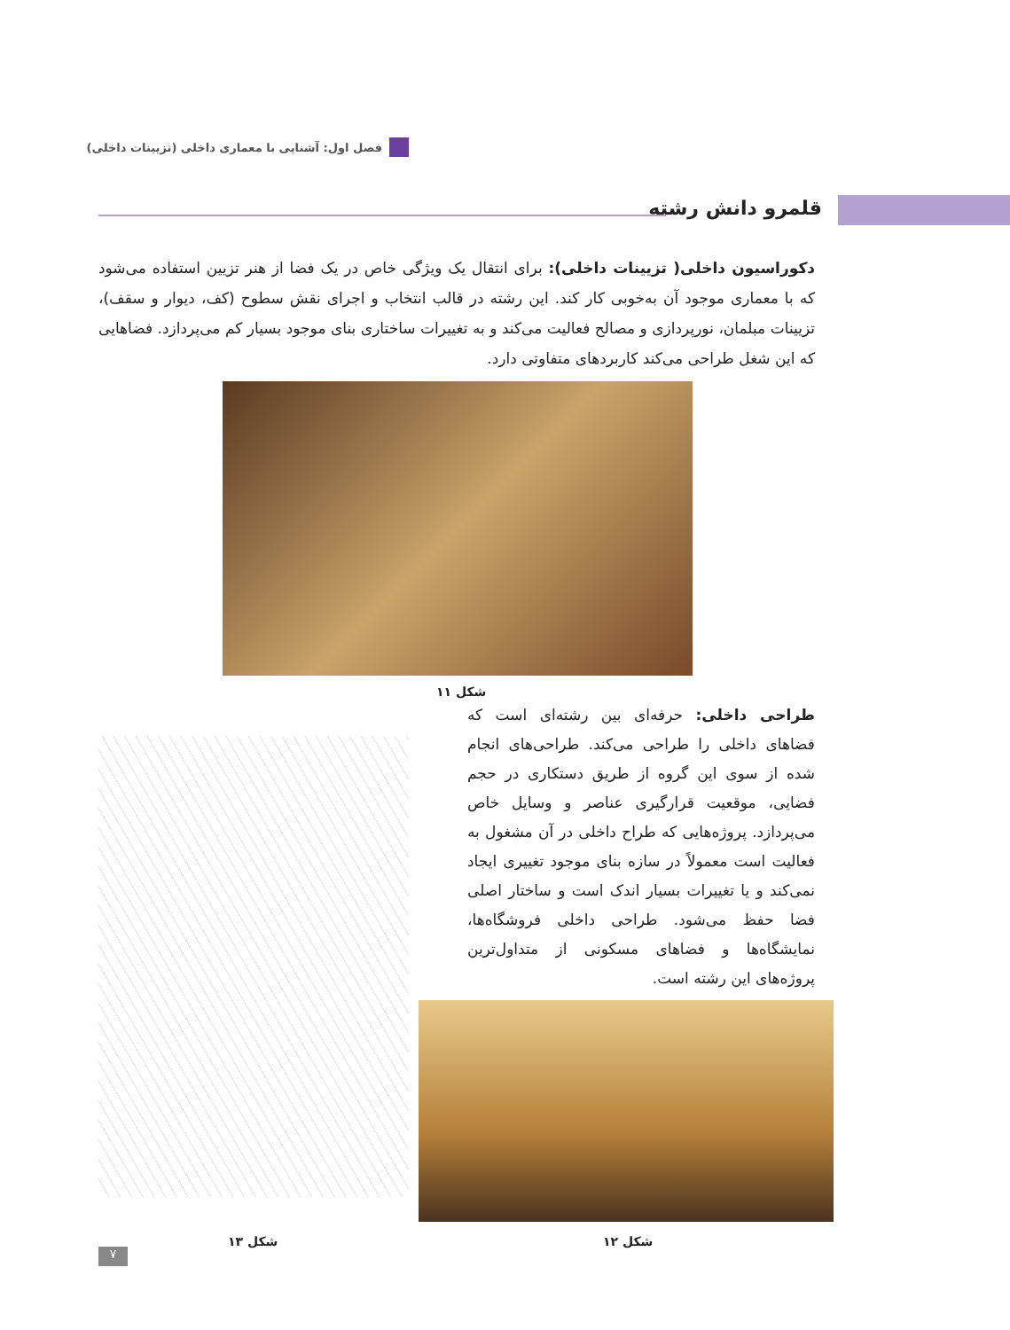فصل اول: آشنایی با معماری داخلی (تزیینات داخلی)
قلمرو دانش رشته
دکوراسیون داخلی( تزیینات داخلی): برای انتقال یک ویژگی خاص در یک فضا از هنر تزیین استفاده می‌شود که با معماری موجود آن به‌خوبی کار کند. این رشته در قالب انتخاب و اجرای نقش سطوح (کف، دیوار و سقف)، تزیینات مبلمان، نورپردازی و مصالح فعالیت می‌کند و به تغییرات ساختاری بنای موجود بسیار کم می‌پردازد. فضاهایی که این شغل طراحی می‌کند کاربردهای متفاوتی دارد.
شکل ۱۱
طراحی داخلی: حرفه‌ای بین رشته‌ای است که فضاهای داخلی را طراحی می‌کند. طراحی‌های انجام شده از سوی این گروه از طریق دستکاری در حجم فضایی، موقعیت قرارگیری عناصر و وسایل خاص می‌پردازد. پروژه‌هایی که طراح داخلی در آن مشغول به فعالیت است معمولاً در سازه بنای موجود تغییری ایجاد نمی‌کند و یا تغییرات بسیار اندک است و ساختار اصلی فضا حفظ می‌شود. طراحی داخلی فروشگاه‌ها، نمایشگاه‌ها و فضاهای مسکونی از متداول‌ترین پروژه‌های این رشته است.
شکل ۱۲
شکل ۱۳
۷